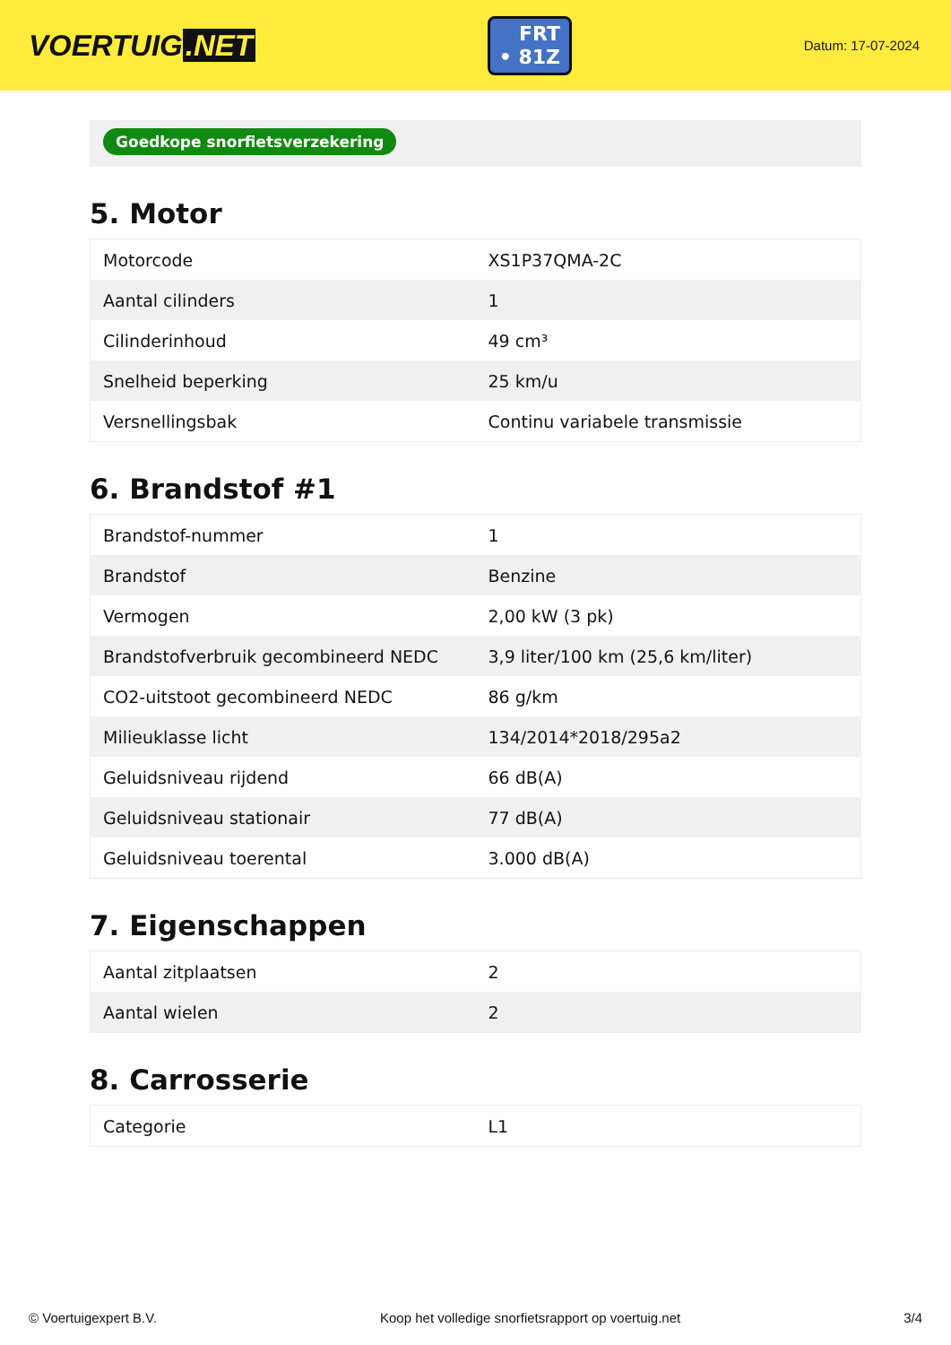VOERTUIG.NET
FRT
• 81Z
Datum: 17-07-2024
Goedkope snorfietsverzekering
5. Motor
| Motorcode | XS1P37QMA-2C |
| Aantal cilinders | 1 |
| Cilinderinhoud | 49 cm³ |
| Snelheid beperking | 25 km/u |
| Versnellingsbak | Continu variabele transmissie |
6. Brandstof #1
| Brandstof-nummer | 1 |
| Brandstof | Benzine |
| Vermogen | 2,00 kW (3 pk) |
| Brandstofverbruik gecombineerd NEDC | 3,9 liter/100 km (25,6 km/liter) |
| CO2-uitstoot gecombineerd NEDC | 86 g/km |
| Milieuklasse licht | 134/2014*2018/295a2 |
| Geluidsniveau rijdend | 66 dB(A) |
| Geluidsniveau stationair | 77 dB(A) |
| Geluidsniveau toerental | 3.000 dB(A) |
7. Eigenschappen
| Aantal zitplaatsen | 2 |
| Aantal wielen | 2 |
8. Carrosserie
| Categorie | L1 |
© Voertuigexpert B.V. Koop het volledige snorfietsrapport op voertuig.net 3/4